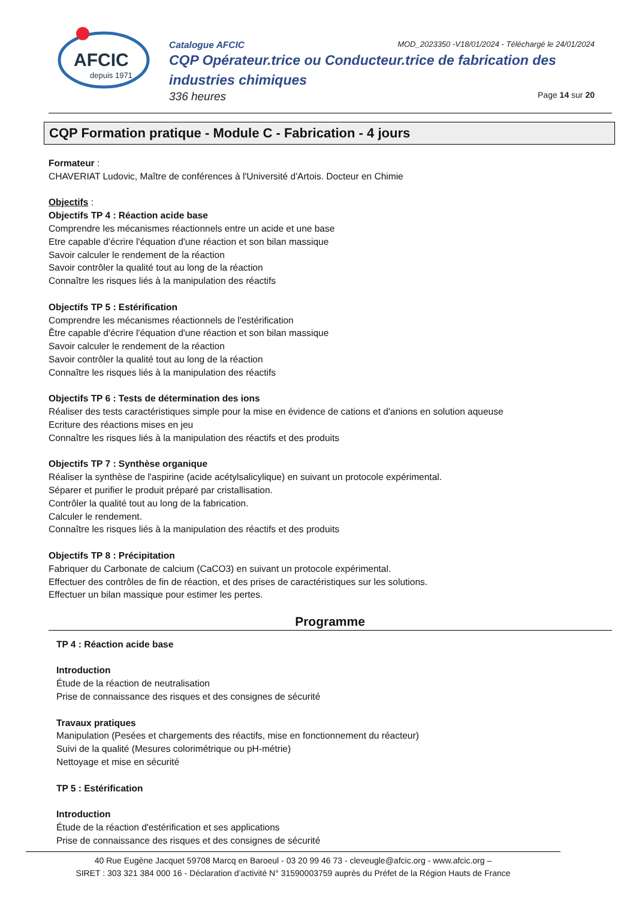AFCIC
depuis 1971
Catalogue AFCIC MOD_2023350 -V18/01/2024 - Téléchargé le 24/01/2024
CQP Opérateur.trice ou Conducteur.trice de fabrication des industries chimiques
336 heures Page 14 sur 20
CQP Formation pratique - Module C - Fabrication - 4 jours
Formateur :
CHAVERIAT Ludovic, Maître de conférences à l'Université d'Artois. Docteur en Chimie
Objectifs :
Objectifs TP 4 : Réaction acide base
Comprendre les mécanismes réactionnels entre un acide et une base
Etre capable d'écrire l'équation d'une réaction et son bilan massique
Savoir calculer le rendement de la réaction
Savoir contrôler la qualité tout au long de la réaction
Connaître les risques liés à la manipulation des réactifs
Objectifs TP 5 : Estérification
Comprendre les mécanismes réactionnels de l'estérification
Être capable d'écrire l'équation d'une réaction et son bilan massique
Savoir calculer le rendement de la réaction
Savoir contrôler la qualité tout au long de la réaction
Connaître les risques liés à la manipulation des réactifs
Objectifs TP 6 : Tests de détermination des ions
Réaliser des tests caractéristiques simple pour la mise en évidence de cations et d'anions en solution aqueuse
Ecriture des réactions mises en jeu
Connaître les risques liés à la manipulation des réactifs et des produits
Objectifs TP 7 : Synthèse organique
Réaliser la synthèse de l'aspirine (acide acétylsalicylique) en suivant un protocole expérimental.
Séparer et purifier le produit préparé par cristallisation.
Contrôler la qualité tout au long de la fabrication.
Calculer le rendement.
Connaître les risques liés à la manipulation des réactifs et des produits
Objectifs TP 8 : Précipitation
Fabriquer du Carbonate de calcium (CaCO3) en suivant un protocole expérimental.
Effectuer des contrôles de fin de réaction, et des prises de caractéristiques sur les solutions.
Effectuer un bilan massique pour estimer les pertes.
Programme
TP 4 : Réaction acide base
Introduction
Étude de la réaction de neutralisation
Prise de connaissance des risques et des consignes de sécurité
Travaux pratiques
Manipulation (Pesées et chargements des réactifs, mise en fonctionnement du réacteur)
Suivi de la qualité (Mesures colorimétrique ou pH-métrie)
Nettoyage et mise en sécurité
TP 5 : Estérification
Introduction
Étude de la réaction d'estérification et ses applications
Prise de connaissance des risques et des consignes de sécurité
40 Rue Eugène Jacquet 59708 Marcq en Baroeul - 03 20 99 46 73 - cleveugle@afcic.org - www.afcic.org –
SIRET : 303 321 384 000 16 - Déclaration d’activité N° 31590003759 auprès du Préfet de la Région Hauts de France